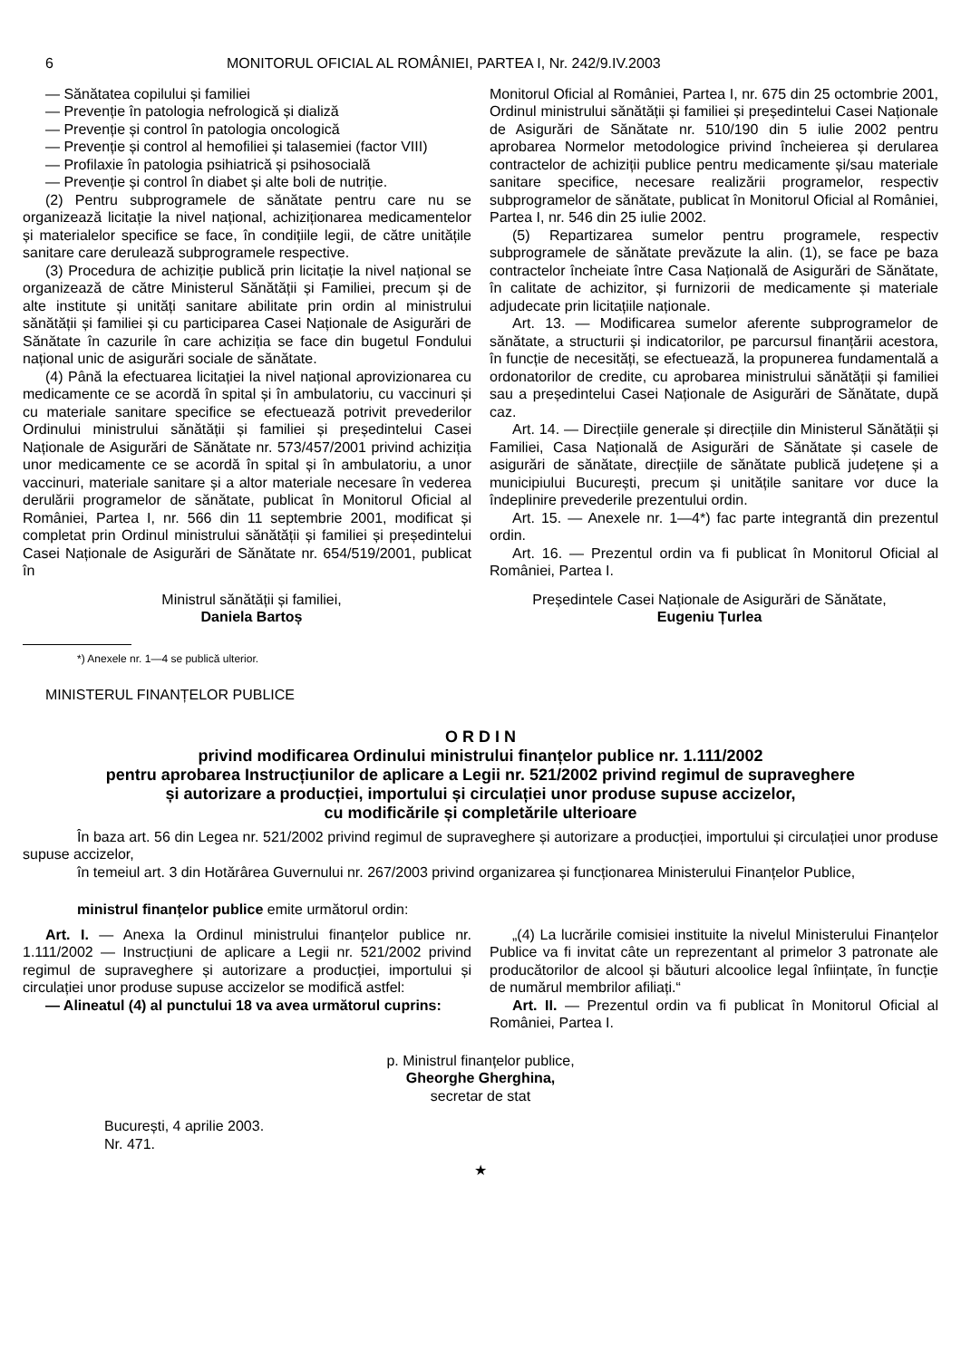6 MONITORUL OFICIAL AL ROMÂNIEI, PARTEA I, Nr. 242/9.IV.2003
— Sănătatea copilului și familiei
— Prevenție în patologia nefrologică și dializă
— Prevenție și control în patologia oncologică
— Prevenție și control al hemofiliei și talasemiei (factor VIII)
— Profilaxie în patologia psihiatrică și psihosocială
— Prevenție și control în diabet și alte boli de nutriție.
(2) Pentru subprogramele de sănătate pentru care nu se organizează licitație la nivel național, achiziționarea medicamentelor și materialelor specifice se face, în condițiile legii, de către unitățile sanitare care derulează subprogramele respective.
(3) Procedura de achiziție publică prin licitație la nivel național se organizează de către Ministerul Sănătății și Familiei, precum și de alte institute și unități sanitare abilitate prin ordin al ministrului sănătății și familiei și cu participarea Casei Naționale de Asigurări de Sănătate în cazurile în care achiziția se face din bugetul Fondului național unic de asigurări sociale de sănătate.
(4) Până la efectuarea licitației la nivel național aprovizionarea cu medicamente ce se acordă în spital și în ambulatoriu, cu vaccinuri și cu materiale sanitare specifice se efectuează potrivit prevederilor Ordinului ministrului sănătății și familiei și președintelui Casei Naționale de Asigurări de Sănătate nr. 573/457/2001 privind achiziția unor medicamente ce se acordă în spital și în ambulatoriu, a unor vaccinuri, materiale sanitare și a altor materiale necesare în vederea derulării programelor de sănătate, publicat în Monitorul Oficial al României, Partea I, nr. 566 din 11 septembrie 2001, modificat și completat prin Ordinul ministrului sănătății și familiei și președintelui Casei Naționale de Asigurări de Sănătate nr. 654/519/2001, publicat în
Monitorul Oficial al României, Partea I, nr. 675 din 25 octombrie 2001, Ordinul ministrului sănătății și familiei și președintelui Casei Naționale de Asigurări de Sănătate nr. 510/190 din 5 iulie 2002 pentru aprobarea Normelor metodologice privind încheierea și derularea contractelor de achiziții publice pentru medicamente și/sau materiale sanitare specifice, necesare realizării programelor, respectiv subprogramelor de sănătate, publicat în Monitorul Oficial al României, Partea I, nr. 546 din 25 iulie 2002.
(5) Repartizarea sumelor pentru programele, respectiv subprogramele de sănătate prevăzute la alin. (1), se face pe baza contractelor încheiate între Casa Națională de Asigurări de Sănătate, în calitate de achizitor, și furnizorii de medicamente și materiale adjudecate prin licitațiile naționale.
Art. 13. — Modificarea sumelor aferente subprogramelor de sănătate, a structurii și indicatorilor, pe parcursul finanțării acestora, în funcție de necesități, se efectuează, la propunerea fundamentală a ordonatorilor de credite, cu aprobarea ministrului sănătății și familiei sau a președintelui Casei Naționale de Asigurări de Sănătate, după caz.
Art. 14. — Direcțiile generale și direcțiile din Ministerul Sănătății și Familiei, Casa Națională de Asigurări de Sănătate și casele de asigurări de sănătate, direcțiile de sănătate publică județene și a municipiului București, precum și unitățile sanitare vor duce la îndeplinire prevederile prezentului ordin.
Art. 15. — Anexele nr. 1—4*) fac parte integrantă din prezentul ordin.
Art. 16. — Prezentul ordin va fi publicat în Monitorul Oficial al României, Partea I.
Ministrul sănătății și familiei,
Daniela Bartoș
Președintele Casei Naționale de Asigurări de Sănătate,
Eugeniu Țurlea
*) Anexele nr. 1—4 se publică ulterior.
MINISTERUL FINANȚELOR PUBLICE
O R D I N
privind modificarea Ordinului ministrului finanțelor publice nr. 1.111/2002
pentru aprobarea Instrucțiunilor de aplicare a Legii nr. 521/2002 privind regimul de supraveghere
și autorizare a producției, importului și circulației unor produse supuse accizelor,
cu modificările și completările ulterioare
În baza art. 56 din Legea nr. 521/2002 privind regimul de supraveghere și autorizare a producției, importului și circulației unor produse supuse accizelor,
în temeiul art. 3 din Hotărârea Guvernului nr. 267/2003 privind organizarea și funcționarea Ministerului Finanțelor Publice,
ministrul finanțelor publice emite următorul ordin:
Art. I. — Anexa la Ordinul ministrului finanțelor publice nr. 1.111/2002 — Instrucțiuni de aplicare a Legii nr. 521/2002 privind regimul de supraveghere și autorizare a producției, importului și circulației unor produse supuse accizelor se modifică astfel:
— Alineatul (4) al punctului 18 va avea următorul cuprins:
„(4) La lucrările comisiei instituite la nivelul Ministerului Finanțelor Publice va fi invitat câte un reprezentant al primelor 3 patronate ale producătorilor de alcool și băuturi alcoolice legal înființate, în funcție de numărul membrilor afiliați.“
Art. II. — Prezentul ordin va fi publicat în Monitorul Oficial al României, Partea I.
p. Ministrul finanțelor publice,
Gheorghe Gherghina,
secretar de stat
București, 4 aprilie 2003.
Nr. 471.
★